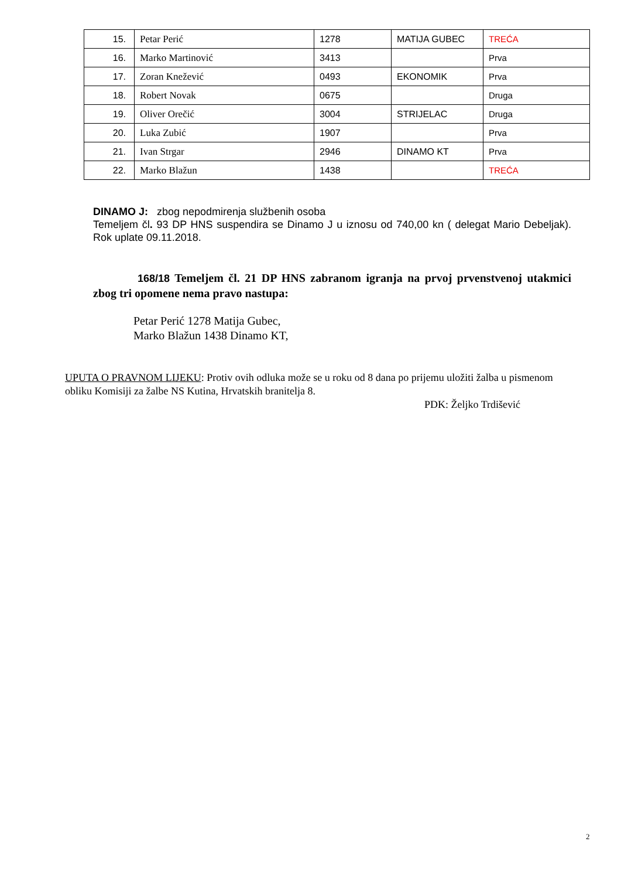| 15. | Petar Perić | 1278 | MATIJA GUBEC | TREĆA |
| 16. | Marko Martinović | 3413 | | Prva |
| 17. | Zoran Knežević | 0493 | EKONOMIK | Prva |
| 18. | Robert Novak | 0675 | | Druga |
| 19. | Oliver Orečić | 3004 | STRIJELAC | Druga |
| 20. | Luka Zubić | 1907 | | Prva |
| 21. | Ivan Strgar | 2946 | DINAMO KT | Prva |
| 22. | Marko Blažun | 1438 | | TREĆA |
DINAMO J: zbog nepodmirenja službenih osoba
Temeljem čl. 93 DP HNS suspendira se Dinamo J u iznosu od 740,00 kn ( delegat Mario Debeljak). Rok uplate 09.11.2018.
168/18 Temeljem čl. 21 DP HNS zabranom igranja na prvoj prvenstvenoj utakmici zbog tri opomene nema pravo nastupa:
Petar Perić 1278 Matija Gubec,
Marko Blažun 1438 Dinamo KT,
UPUTA O PRAVNOM LIJEKU: Protiv ovih odluka može se u roku od 8 dana po prijemu uložiti žalba u pismenom obliku Komisiji za žalbe NS Kutina, Hrvatskih branitelja 8.
PDK: Željko Trdišević
2